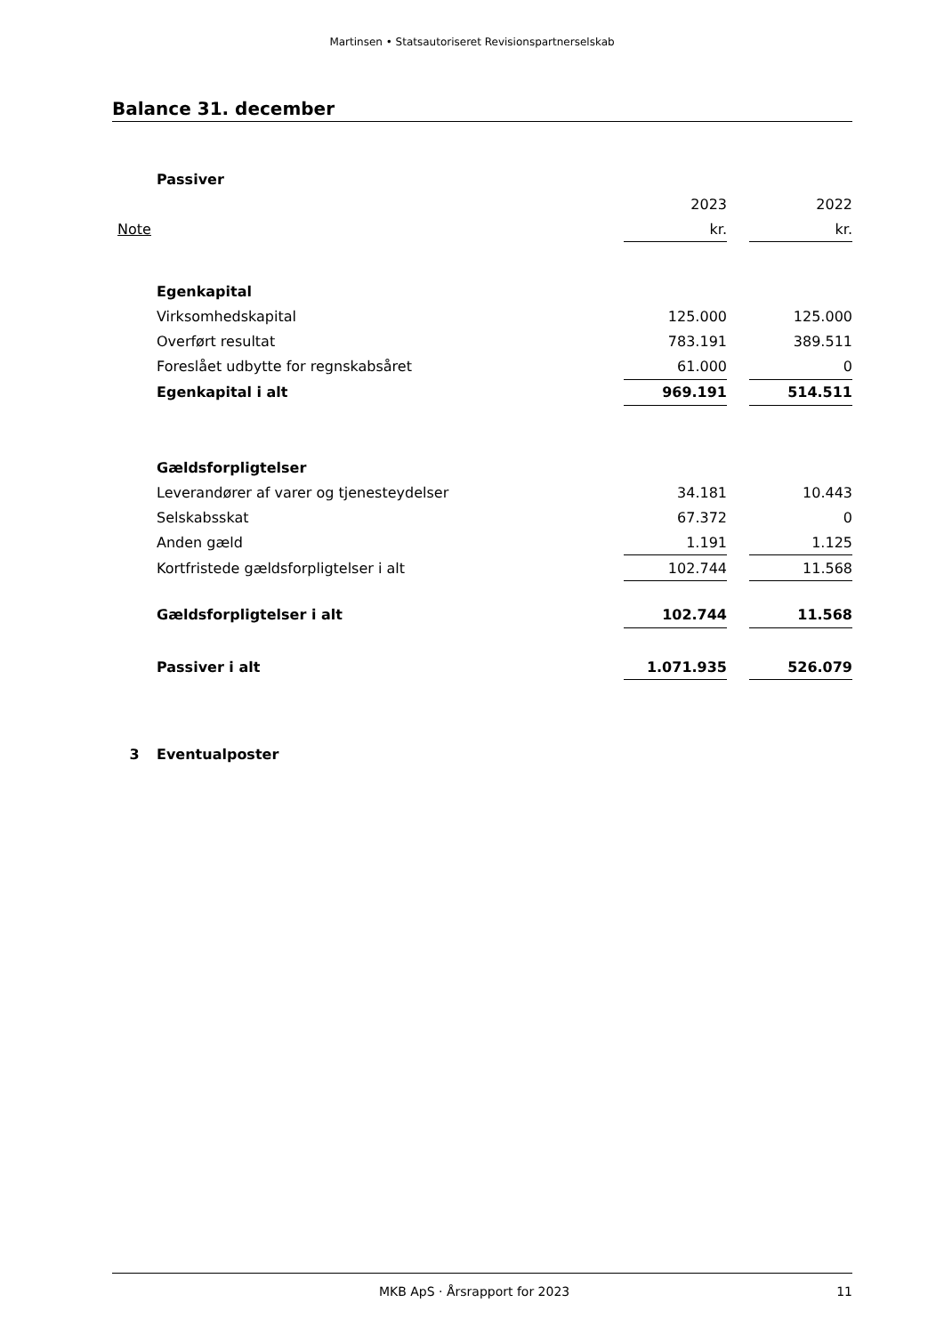Martinsen • Statsautoriseret Revisionspartnerselskab
Balance 31. december
| | Passiver | | | |
| | | 2023 | | 2022 |
| Note | | kr. | | kr. |
| | Egenkapital | | | |
| | Virksomhedskapital | 125.000 | | 125.000 |
| | Overført resultat | 783.191 | | 389.511 |
| | Foreslået udbytte for regnskabsåret | 61.000 | | 0 |
| | Egenkapital i alt | 969.191 | | 514.511 |
| | Gældsforpligtelser | | | |
| | Leverandører af varer og tjenesteydelser | 34.181 | | 10.443 |
| | Selskabsskat | 67.372 | | 0 |
| | Anden gæld | 1.191 | | 1.125 |
| | Kortfristede gældsforpligtelser i alt | 102.744 | | 11.568 |
| | Gældsforpligtelser i alt | 102.744 | | 11.568 |
| | Passiver i alt | 1.071.935 | | 526.079 |
| 3 | Eventualposter | | | |
MKB ApS · Årsrapport for 2023 11